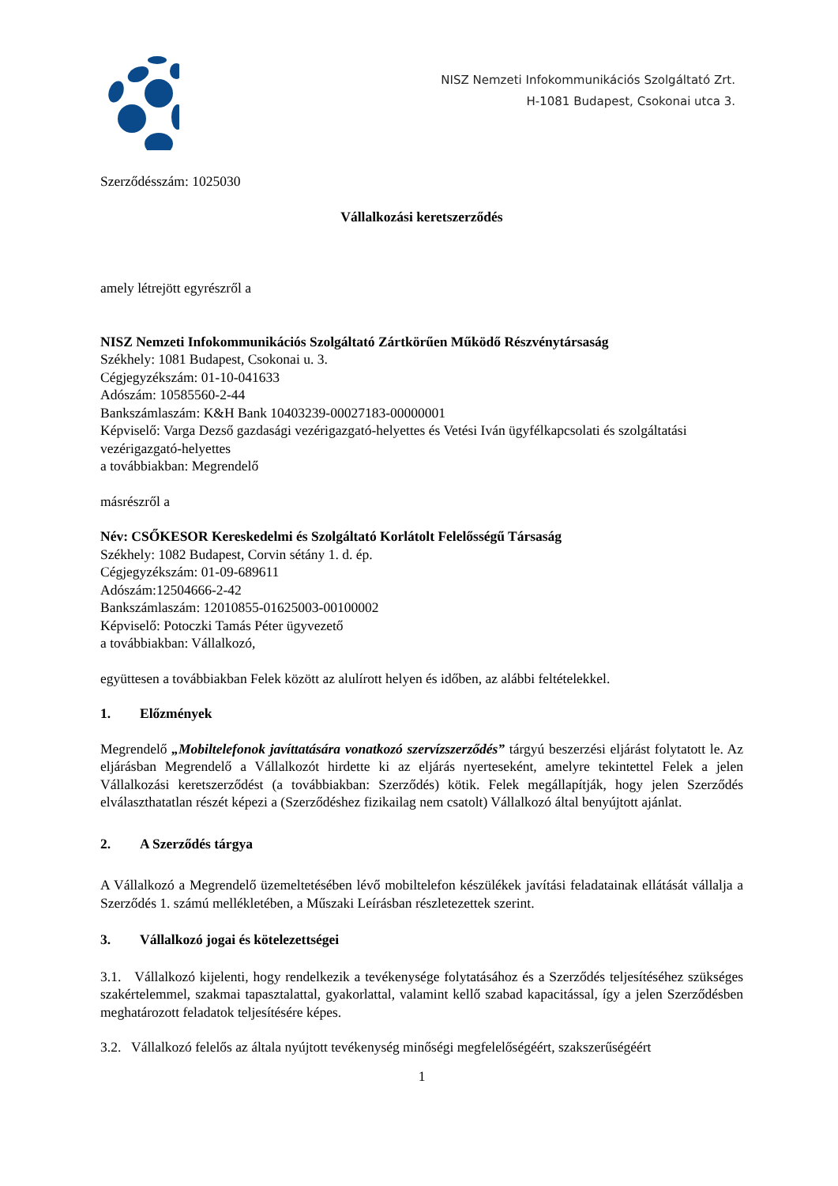NISZ Nemzeti Infokommunikációs Szolgáltató Zrt.
H-1081 Budapest, Csokonai utca 3.
Szerződésszám: 1025030
Vállalkozási keretszerződés
amely létrejött egyrészről a
NISZ Nemzeti Infokommunikációs Szolgáltató Zártkörűen Működő Részvénytársaság
Székhely: 1081 Budapest, Csokonai u. 3.
Cégjegyzékszám: 01-10-041633
Adószám: 10585560-2-44
Bankszámlaszám: K&H Bank 10403239-00027183-00000001
Képviselő: Varga Dezső gazdasági vezérigazgató-helyettes és Vetési Iván ügyfélkapcsolati és szolgáltatási vezérigazgató-helyettes
a továbbiakban: Megrendelő
másrészről a
Név: CSŐKESOR Kereskedelmi és Szolgáltató Korlátolt Felelősségű Társaság
Székhely: 1082 Budapest, Corvin sétány 1. d. ép.
Cégjegyzékszám: 01-09-689611
Adószám:12504666-2-42
Bankszámlaszám: 12010855-01625003-00100002
Képviselő: Potoczki Tamás Péter ügyvezető
a továbbiakban: Vállalkozó,
együttesen a továbbiakban Felek között az alulírott helyen és időben, az alábbi feltételekkel.
1. Előzmények
Megrendelő „Mobiltelefonok javíttatására vonatkozó szervízszerződés” tárgyú beszerzési eljárást folytatott le. Az eljárásban Megrendelő a Vállalkozót hirdette ki az eljárás nyerteseként, amelyre tekintettel Felek a jelen Vállalkozási keretszerződést (a továbbiakban: Szerződés) kötik. Felek megállapítják, hogy jelen Szerződés elválaszthatatlan részét képezi a (Szerződéshez fizikailag nem csatolt) Vállalkozó által benyújtott ajánlat.
2. A Szerződés tárgya
A Vállalkozó a Megrendelő üzemeltetésében lévő mobiltelefon készülékek javítási feladatainak ellátását vállalja a Szerződés 1. számú mellékletében, a Műszaki Leírásban részletezettek szerint.
3. Vállalkozó jogai és kötelezettségei
3.1. Vállalkozó kijelenti, hogy rendelkezik a tevékenysége folytatásához és a Szerződés teljesítéséhez szükséges szakértelemmel, szakmai tapasztalattal, gyakorlattal, valamint kellő szabad kapacitással, így a jelen Szerződésben meghatározott feladatok teljesítésére képes.
3.2. Vállalkozó felelős az általa nyújtott tevékenység minőségi megfelelőségéért, szakszerűségéért
1